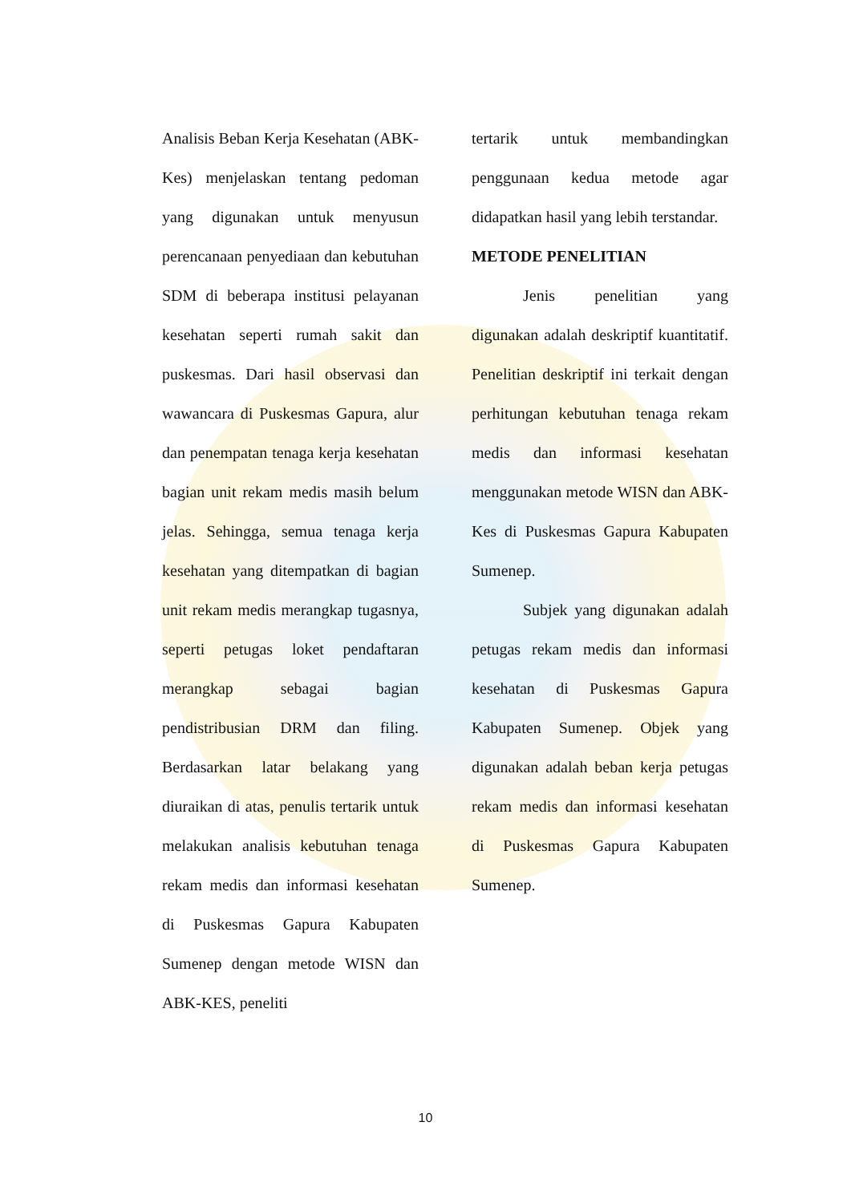Analisis Beban Kerja Kesehatan (ABK-Kes) menjelaskan tentang pedoman yang digunakan untuk menyusun perencanaan penyediaan dan kebutuhan SDM di beberapa institusi pelayanan kesehatan seperti rumah sakit dan puskesmas. Dari hasil observasi dan wawancara di Puskesmas Gapura, alur dan penempatan tenaga kerja kesehatan bagian unit rekam medis masih belum jelas. Sehingga, semua tenaga kerja kesehatan yang ditempatkan di bagian unit rekam medis merangkap tugasnya, seperti petugas loket pendaftaran merangkap sebagai bagian pendistribusian DRM dan filing. Berdasarkan latar belakang yang diuraikan di atas, penulis tertarik untuk melakukan analisis kebutuhan tenaga rekam medis dan informasi kesehatan di Puskesmas Gapura Kabupaten Sumenep dengan metode WISN dan ABK-KES, peneliti
tertarik untuk membandingkan penggunaan kedua metode agar didapatkan hasil yang lebih terstandar.
METODE PENELITIAN
Jenis penelitian yang digunakan adalah deskriptif kuantitatif. Penelitian deskriptif ini terkait dengan perhitungan kebutuhan tenaga rekam medis dan informasi kesehatan menggunakan metode WISN dan ABK-Kes di Puskesmas Gapura Kabupaten Sumenep.
Subjek yang digunakan adalah petugas rekam medis dan informasi kesehatan di Puskesmas Gapura Kabupaten Sumenep. Objek yang digunakan adalah beban kerja petugas rekam medis dan informasi kesehatan di Puskesmas Gapura Kabupaten Sumenep.
10